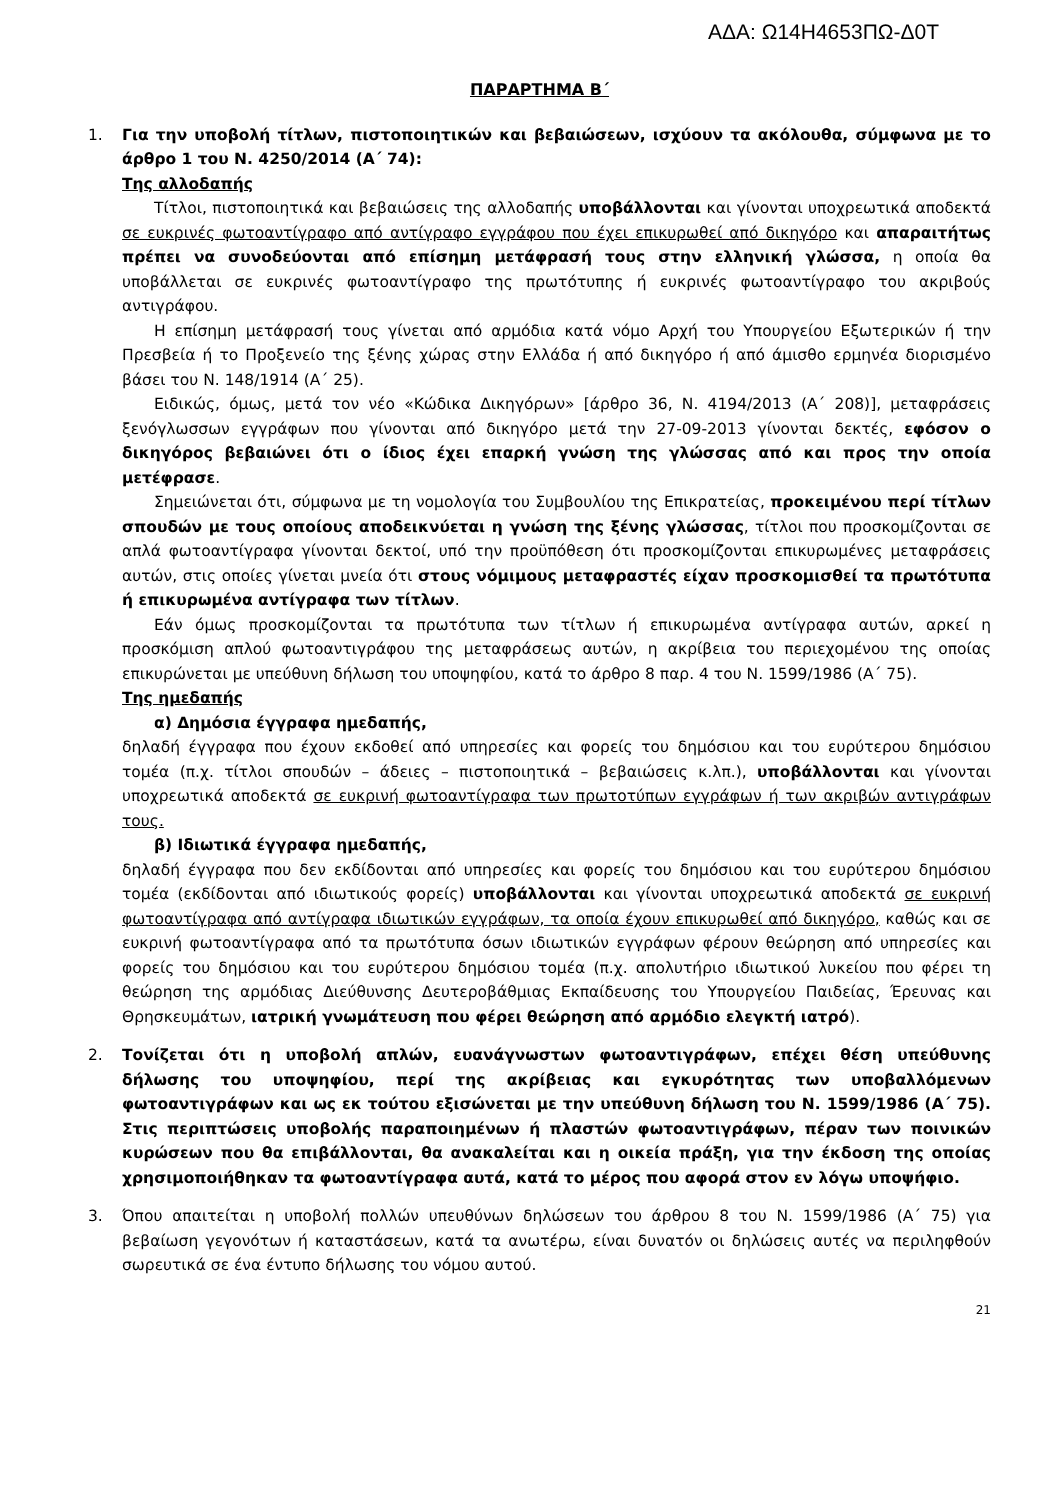ΑΔΑ: Ω14Η4653ΠΩ-Δ0Τ
ΠΑΡΑΡΤΗΜΑ Β΄
1. Για την υποβολή τίτλων, πιστοποιητικών και βεβαιώσεων, ισχύουν τα ακόλουθα, σύμφωνα με το άρθρο 1 του Ν. 4250/2014 (Α΄ 74):
Της αλλοδαπής
Τίτλοι, πιστοποιητικά και βεβαιώσεις της αλλοδαπής υποβάλλονται και γίνονται υποχρεωτικά αποδεκτά σε ευκρινές φωτοαντίγραφο από αντίγραφο εγγράφου που έχει επικυρωθεί από δικηγόρο και απαραιτήτως πρέπει να συνοδεύονται από επίσημη μετάφρασή τους στην ελληνική γλώσσα, η οποία θα υποβάλλεται σε ευκρινές φωτοαντίγραφο της πρωτότυπης ή ευκρινές φωτοαντίγραφο του ακριβούς αντιγράφου.
Η επίσημη μετάφρασή τους γίνεται από αρμόδια κατά νόμο Αρχή του Υπουργείου Εξωτερικών ή την Πρεσβεία ή το Προξενείο της ξένης χώρας στην Ελλάδα ή από δικηγόρο ή από άμισθο ερμηνέα διορισμένο βάσει του Ν. 148/1914 (Α΄ 25).
Ειδικώς, όμως, μετά τον νέο «Κώδικα Δικηγόρων» [άρθρο 36, Ν. 4194/2013 (Α΄ 208)], μεταφράσεις ξενόγλωσσων εγγράφων που γίνονται από δικηγόρο μετά την 27-09-2013 γίνονται δεκτές, εφόσον ο δικηγόρος βεβαιώνει ότι ο ίδιος έχει επαρκή γνώση της γλώσσας από και προς την οποία μετέφρασε.
Σημειώνεται ότι, σύμφωνα με τη νομολογία του Συμβουλίου της Επικρατείας, προκειμένου περί τίτλων σπουδών με τους οποίους αποδεικνύεται η γνώση της ξένης γλώσσας, τίτλοι που προσκομίζονται σε απλά φωτοαντίγραφα γίνονται δεκτοί, υπό την προϋπόθεση ότι προσκομίζονται επικυρωμένες μεταφράσεις αυτών, στις οποίες γίνεται μνεία ότι στους νόμιμους μεταφραστές είχαν προσκομισθεί τα πρωτότυπα ή επικυρωμένα αντίγραφα των τίτλων.
Εάν όμως προσκομίζονται τα πρωτότυπα των τίτλων ή επικυρωμένα αντίγραφα αυτών, αρκεί η προσκόμιση απλού φωτοαντιγράφου της μεταφράσεως αυτών, η ακρίβεια του περιεχομένου της οποίας επικυρώνεται με υπεύθυνη δήλωση του υποψηφίου, κατά το άρθρο 8 παρ. 4 του Ν. 1599/1986 (Α΄ 75).
Της ημεδαπής
α) Δημόσια έγγραφα ημεδαπής,
δηλαδή έγγραφα που έχουν εκδοθεί από υπηρεσίες και φορείς του δημόσιου και του ευρύτερου δημόσιου τομέα (π.χ. τίτλοι σπουδών – άδειες – πιστοποιητικά – βεβαιώσεις κ.λπ.), υποβάλλονται και γίνονται υποχρεωτικά αποδεκτά σε ευκρινή φωτοαντίγραφα των πρωτοτύπων εγγράφων ή των ακριβών αντιγράφων τους.
β) Ιδιωτικά έγγραφα ημεδαπής,
δηλαδή έγγραφα που δεν εκδίδονται από υπηρεσίες και φορείς του δημόσιου και του ευρύτερου δημόσιου τομέα (εκδίδονται από ιδιωτικούς φορείς) υποβάλλονται και γίνονται υποχρεωτικά αποδεκτά σε ευκρινή φωτοαντίγραφα από αντίγραφα ιδιωτικών εγγράφων, τα οποία έχουν επικυρωθεί από δικηγόρο, καθώς και σε ευκρινή φωτοαντίγραφα από τα πρωτότυπα όσων ιδιωτικών εγγράφων φέρουν θεώρηση από υπηρεσίες και φορείς του δημόσιου και του ευρύτερου δημόσιου τομέα (π.χ. απολυτήριο ιδιωτικού λυκείου που φέρει τη θεώρηση της αρμόδιας Διεύθυνσης Δευτεροβάθμιας Εκπαίδευσης του Υπουργείου Παιδείας, Έρευνας και Θρησκευμάτων, ιατρική γνωμάτευση που φέρει θεώρηση από αρμόδιο ελεγκτή ιατρό).
2. Τονίζεται ότι η υποβολή απλών, ευανάγνωστων φωτοαντιγράφων, επέχει θέση υπεύθυνης δήλωσης του υποψηφίου, περί της ακρίβειας και εγκυρότητας των υποβαλλόμενων φωτοαντιγράφων και ως εκ τούτου εξισώνεται με την υπεύθυνη δήλωση του Ν. 1599/1986 (Α΄ 75). Στις περιπτώσεις υποβολής παραποιημένων ή πλαστών φωτοαντιγράφων, πέραν των ποινικών κυρώσεων που θα επιβάλλονται, θα ανακαλείται και η οικεία πράξη, για την έκδοση της οποίας χρησιμοποιήθηκαν τα φωτοαντίγραφα αυτά, κατά το μέρος που αφορά στον εν λόγω υποψήφιο.
3. Όπου απαιτείται η υποβολή πολλών υπευθύνων δηλώσεων του άρθρου 8 του Ν. 1599/1986 (Α΄ 75) για βεβαίωση γεγονότων ή καταστάσεων, κατά τα ανωτέρω, είναι δυνατόν οι δηλώσεις αυτές να περιληφθούν σωρευτικά σε ένα έντυπο δήλωσης του νόμου αυτού.
21